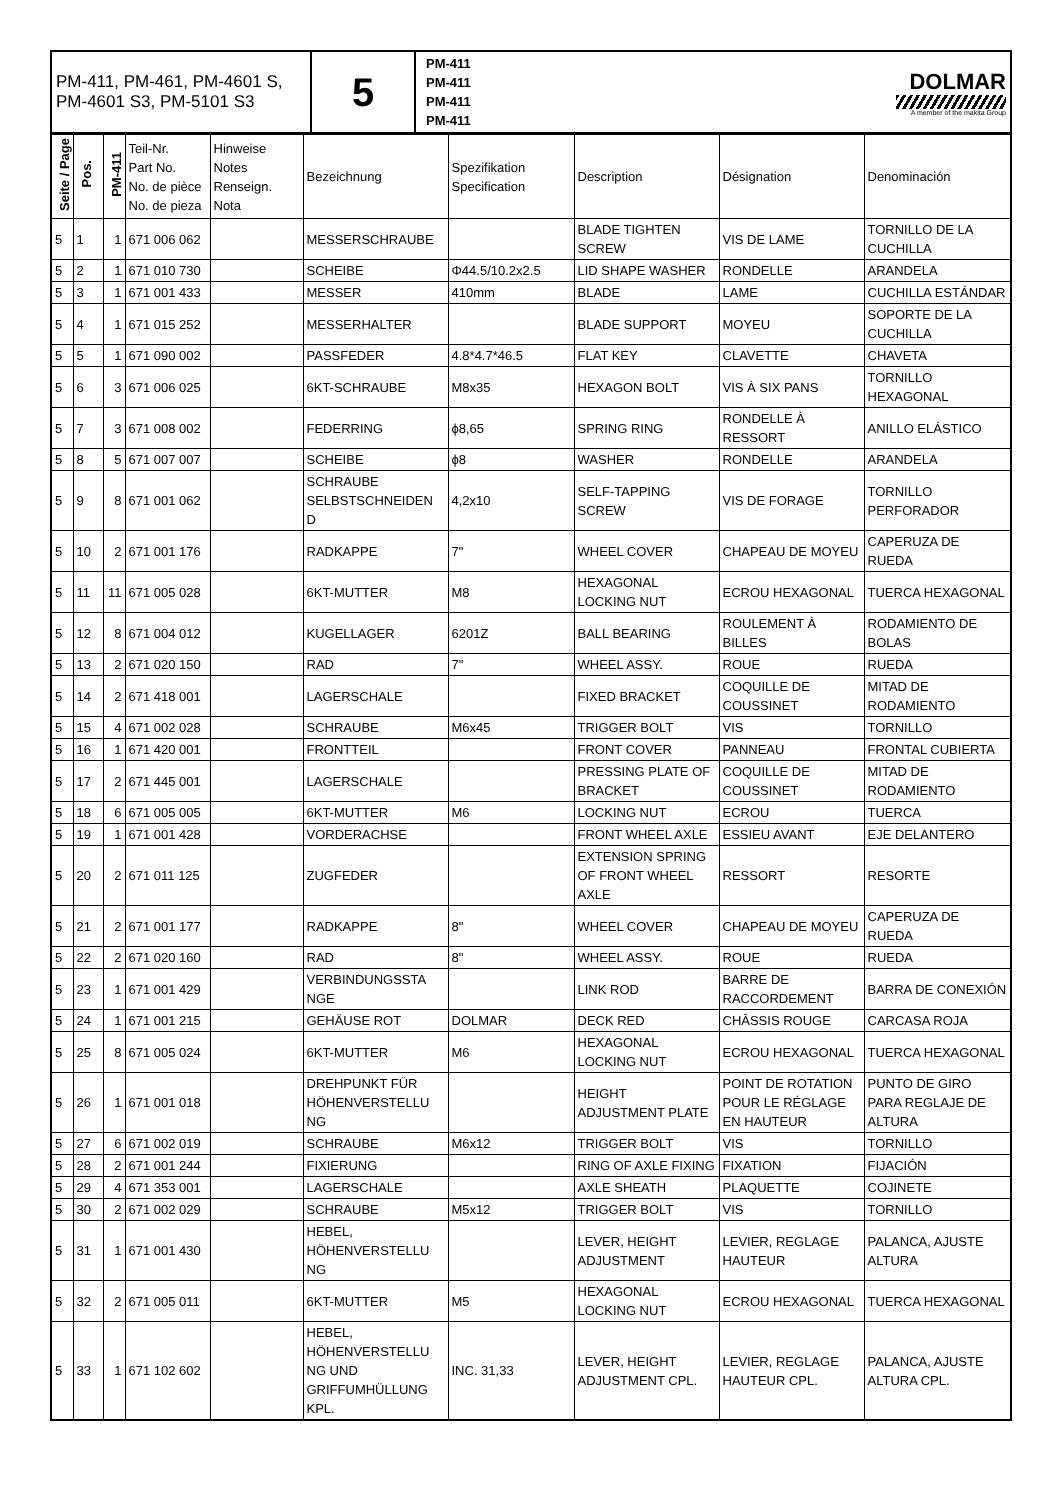| PM-411, PM-461, PM-4601 S, PM-4601 S3, PM-5101 S3 | 5 | PM-411 PM-411 PM-411 PM-411 | DOLMAR A member of the makita Group |
| Seite / Page | Pos. | PM-411 | Teil-Nr. Part No. No. de pièce No. de pieza | Hinweise Notes Renseign. Nota | Bezeichnung | Spezifikation Specification | Description | Désignation | Denominación |
| --- | --- | --- | --- | --- | --- | --- | --- | --- | --- |
| 5 | 1 | 1 | 671 006 062 | | MESSERSCHRAUBE | | BLADE TIGHTEN SCREW | VIS DE LAME | TORNILLO DE LA CUCHILLA |
| 5 | 2 | 1 | 671 010 730 | | SCHEIBE | Φ44.5/10.2x2.5 | LID SHAPE WASHER | RONDELLE | ARANDELA |
| 5 | 3 | 1 | 671 001 433 | | MESSER | 410mm | BLADE | LAME | CUCHILLA ESTÁNDAR |
| 5 | 4 | 1 | 671 015 252 | | MESSERHALTER | | BLADE SUPPORT | MOYEU | SOPORTE DE LA CUCHILLA |
| 5 | 5 | 1 | 671 090 002 | | PASSFEDER | 4.8*4.7*46.5 | FLAT KEY | CLAVETTE | CHAVETA |
| 5 | 6 | 3 | 671 006 025 | | 6KT-SCHRAUBE | M8x35 | HEXAGON BOLT | VIS À SIX PANS | TORNILLO HEXAGONAL |
| 5 | 7 | 3 | 671 008 002 | | FEDERRING | ϕ8,65 | SPRING RING | RONDELLE À RESSORT | ANILLO ELÁSTICO |
| 5 | 8 | 5 | 671 007 007 | | SCHEIBE | ϕ8 | WASHER | RONDELLE | ARANDELA |
| 5 | 9 | 8 | 671 001 062 | | SCHRAUBE SELBSTSCHNEIDEN D | 4,2x10 | SELF-TAPPING SCREW | VIS DE FORAGE | TORNILLO PERFORADOR |
| 5 | 10 | 2 | 671 001 176 | | RADKAPPE | 7" | WHEEL COVER | CHAPEAU DE MOYEU | CAPERUZA DE RUEDA |
| 5 | 11 | 11 | 671 005 028 | | 6KT-MUTTER | M8 | HEXAGONAL LOCKING NUT | ECROU HEXAGONAL | TUERCA HEXAGONAL |
| 5 | 12 | 8 | 671 004 012 | | KUGELLAGER | 6201Z | BALL BEARING | ROULEMENT À BILLES | RODAMIENTO DE BOLAS |
| 5 | 13 | 2 | 671 020 150 | | RAD | 7" | WHEEL ASSY. | ROUE | RUEDA |
| 5 | 14 | 2 | 671 418 001 | | LAGERSCHALE | | FIXED BRACKET | COQUILLE DE COUSSINET | MITAD DE RODAMIENTO |
| 5 | 15 | 4 | 671 002 028 | | SCHRAUBE | M6x45 | TRIGGER BOLT | VIS | TORNILLO |
| 5 | 16 | 1 | 671 420 001 | | FRONTTEIL | | FRONT COVER | PANNEAU | FRONTAL CUBIERTA |
| 5 | 17 | 2 | 671 445 001 | | LAGERSCHALE | | PRESSING PLATE OF BRACKET | COQUILLE DE COUSSINET | MITAD DE RODAMIENTO |
| 5 | 18 | 6 | 671 005 005 | | 6KT-MUTTER | M6 | LOCKING NUT | ECROU | TUERCA |
| 5 | 19 | 1 | 671 001 428 | | VORDERACHSE | | FRONT WHEEL AXLE | ESSIEU AVANT | EJE DELANTERO |
| 5 | 20 | 2 | 671 011 125 | | ZUGFEDER | | EXTENSION SPRING OF FRONT WHEEL AXLE | RESSORT | RESORTE |
| 5 | 21 | 2 | 671 001 177 | | RADKAPPE | 8" | WHEEL COVER | CHAPEAU DE MOYEU | CAPERUZA DE RUEDA |
| 5 | 22 | 2 | 671 020 160 | | RAD | 8" | WHEEL ASSY. | ROUE | RUEDA |
| 5 | 23 | 1 | 671 001 429 | | VERBINDUNGSSTA NGE | | LINK ROD | BARRE DE RACCORDEMENT | BARRA DE CONEXIÓN |
| 5 | 24 | 1 | 671 001 215 | | GEHÄUSE ROT | DOLMAR | DECK RED | CHÂSSIS ROUGE | CARCASA ROJA |
| 5 | 25 | 8 | 671 005 024 | | 6KT-MUTTER | M6 | HEXAGONAL LOCKING NUT | ECROU HEXAGONAL | TUERCA HEXAGONAL |
| 5 | 26 | 1 | 671 001 018 | | DREHPUNKT FÜR HÖHENVERSTELLU NG | | HEIGHT ADJUSTMENT PLATE | POINT DE ROTATION POUR LE RÉGLAGE EN HAUTEUR | PUNTO DE GIRO PARA REGLAJE DE ALTURA |
| 5 | 27 | 6 | 671 002 019 | | SCHRAUBE | M6x12 | TRIGGER BOLT | VIS | TORNILLO |
| 5 | 28 | 2 | 671 001 244 | | FIXIERUNG | | RING OF AXLE FIXING | FIXATION | FIJACIÓN |
| 5 | 29 | 4 | 671 353 001 | | LAGERSCHALE | | AXLE SHEATH | PLAQUETTE | COJINETE |
| 5 | 30 | 2 | 671 002 029 | | SCHRAUBE | M5x12 | TRIGGER BOLT | VIS | TORNILLO |
| 5 | 31 | 1 | 671 001 430 | | HEBEL, HÖHENVERSTELLU NG | | LEVER, HEIGHT ADJUSTMENT | LEVIER, REGLAGE HAUTEUR | PALANCA, AJUSTE ALTURA |
| 5 | 32 | 2 | 671 005 011 | | 6KT-MUTTER | M5 | HEXAGONAL LOCKING NUT | ECROU HEXAGONAL | TUERCA HEXAGONAL |
| 5 | 33 | 1 | 671 102 602 | | HEBEL, HÖHENVERSTELLU NG UND GRIFFUMHÜLLUNG KPL. | INC. 31,33 | LEVER, HEIGHT ADJUSTMENT CPL. | LEVIER, REGLAGE HAUTEUR CPL. | PALANCA, AJUSTE ALTURA CPL. |